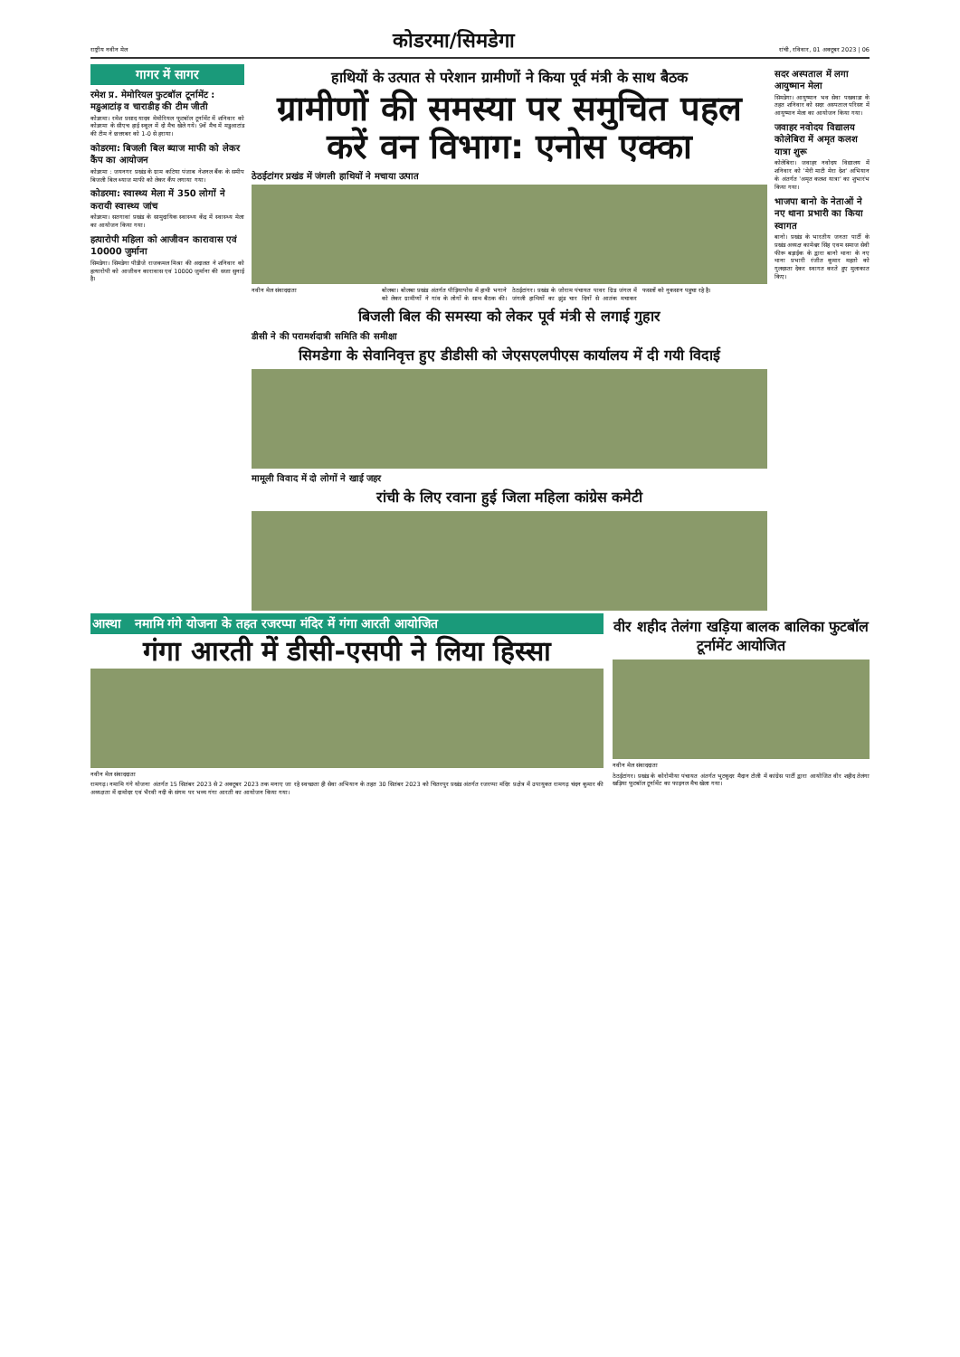राष्ट्रीय नवीन मेल कोडरमा/सिमडेगा रांची, रविवार, 01 अक्टूबर 2023 | 06
गागर में सागर
रमेश प्र. मेमोरियल फुटबॉल टूर्नामेंट : मडुआटांड़ व चाराडीह की टीम जीती
कोडरमा। रमेश प्रसाद यादव मेमोरियल फुटबॉल टूर्नामेंट में शनिवार को कोडरमा के सीएच हाई स्कूल में दो मैच खेले गये। 9वें मैच में मडुआटांड की टीम ने छत्तरबर को 1-0 से हराया।
कोडरमा: बिजली बिल ब्याज माफी को लेकर कैंप का आयोजन
कोडरमा : जयनगर प्रखंड के ग्राम कटिया पंजाब नेशनल बैंक के समीप बिजली बिल ब्याज माफी को लेकर कैंप लगाया गया।
कोडरमा: स्वास्थ्य मेला में 350 लोगों ने करायी स्वास्थ्य जांच
कोडरमा। सतगावां प्रखंड के सामुदायिक स्वास्थ्य केंद्र में स्वास्थ्य मेला का आयोजन किया गया।
हत्यारोपी महिला को आजीवन कारावास एवं 10000 जुर्माना
सिमडेगा। सिमडेगा पीडीजे राजकमल मिश्रा की अदालत ने शनिवार को हत्यारोपी को आजीवन कारावास एवं 10000 जुर्माना की सजा सुनाई है।
हाथियों के उत्पात से परेशान ग्रामीणों ने किया पूर्व मंत्री के साथ बैठक
ग्रामीणों की समस्या पर समुचित पहल करें वन विभाग: एनोस एक्का
ठेठईटांगर प्रखंड में जंगली हाथियों ने मचाया उत्पात
नवीन मेल संवाददाता
बोलबा। बोलबा प्रखंड अंतर्गत पीड़ियापोस में हाथी भगाने को लेकर ग्रामीणों ने गांव के लोगों के साथ बैठक की। ठेठईटांगर। प्रखंड के जोराम पंचायत पावर ग्रिड जंगल में जंगली हाथियों का झुंड चार दिनों से आतंक मचाकर फसलों को नुकसान पहुचा रहे है।
बिजली बिल की समस्या को लेकर पूर्व मंत्री से लगाई गुहार
डीसी ने की परामर्शदात्री समिति की समीक्षा
सिमडेगा के सेवानिवृत्त हुए डीडीसी को जेएसएलपीएस कार्यालय में दी गयी विदाई
मामूली विवाद में दो लोगों ने खाई जहर
रांची के लिए रवाना हुई जिला महिला कांग्रेस कमेटी
सदर अस्पताल में लगा आयुष्मान मेला
सिमडेगा। आयुष्मान भव सेवा पखवाडा के तहत शनिवार को सदर अस्पताल परिसर में आयुष्मान मेला का आयोजन किया गया।
जवाहर नवोदय विद्यालय कोलेबिरा में अमृत कलश यात्रा शुरू
कोलेबिरा। जवाहर नवोदय विद्यालय में शनिवार को 'मेरी माटी मेरा देश' अभियान के अंतर्गत 'अमृत कलश यात्रा' का शुभारंभ किया गया।
भाजपा बानो के नेताओं ने नए थाना प्रभारी का किया स्वागत
बानो। प्रखंड के भारतीय जनता पार्टी के प्रखंड अध्यक्ष कामेश्वर सिंह एवम समाज सेवी फीरू बड़ाईक के द्वारा बानो थाना के नए थाना प्रभारी रंजीत कुमार महतो को गुलदस्ता देकर स्वागत करते हुए मुलाकात किए।
आस्था नमामि गंगे योजना के तहत रजरप्पा मंदिर में गंगा आरती आयोजित
गंगा आरती में डीसी-एसपी ने लिया हिस्सा
नवीन मेल संवाददाता
रामगढ़। नमामि गंगे योजना अंतर्गत 15 सितंबर 2023 से 2 अक्टूबर 2023 तक मनाए जा रहे स्वच्छता ही सेवा अभियान के तहत 30 सितंबर 2023 को चितरपुर प्रखंड अंतर्गत रजरप्पा मंदिर प्रक्षेत्र में उपायुक्त रामगढ़ चंदन कुमार की अध्यक्षता में दामोदर एवं भैरवी नदी के संगम पर भव्य गंगा आरती का आयोजन किया गया।
वीर शहीद तेलंगा खड़िया बालक बालिका फुटबॉल टूर्नामेंट आयोजित
नवीन मेल संवाददाता
ठेठईटांगर। प्रखंड के कोरोमीया पंचायत अंतर्गत भुटकुदर मैदान टोली में कांग्रेस पार्टी द्वारा आयोजित वीर शहीद तेलंगा खड़िया फुटबॉल टूर्नामेंट का फाइनल मैच खेला गया।